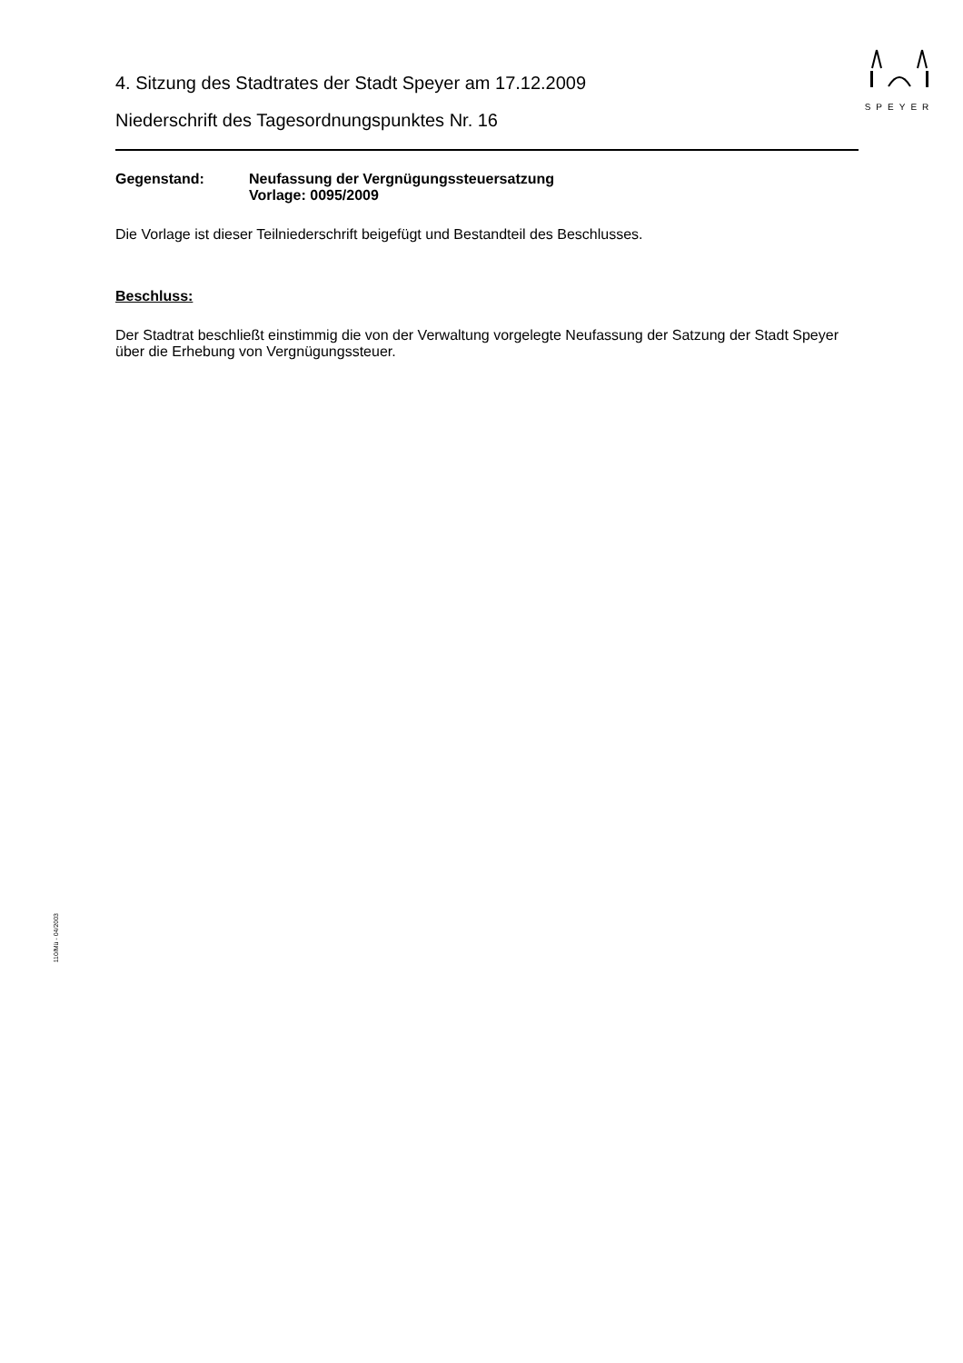SPEYER
4. Sitzung des Stadtrates der Stadt Speyer am 17.12.2009
Niederschrift des Tagesordnungspunktes Nr. 16
Gegenstand: Neufassung der Vergnügungssteuersatzung
Vorlage: 0095/2009
Die Vorlage ist dieser Teilniederschrift beigefügt und Bestandteil des Beschlusses.
Beschluss:
Der Stadtrat beschließt einstimmig die von der Verwaltung vorgelegte Neufassung der Satzung der Stadt Speyer über die Erhebung von Vergnügungssteuer.
110/Mü - 04/2003